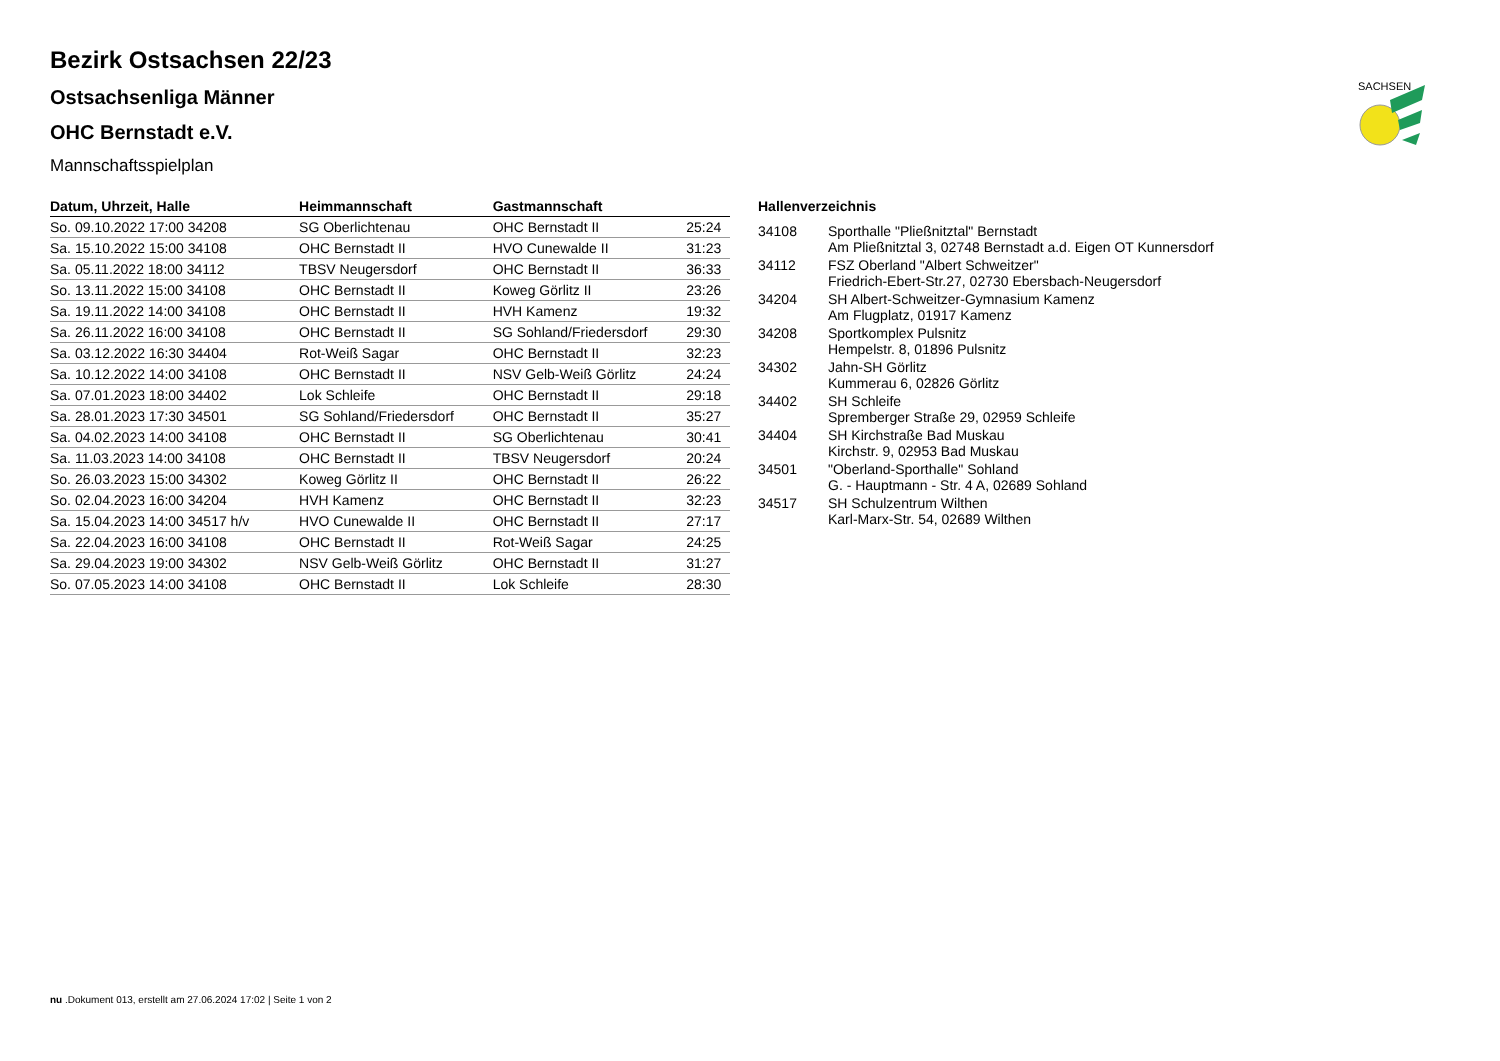SACHSEN
Bezirk Ostsachsen 22/23
Ostsachsenliga Männer
OHC Bernstadt e.V.
Mannschaftsspielplan
| Datum, Uhrzeit, Halle | Heimmannschaft | Gastmannschaft | |
| --- | --- | --- | --- |
| So. 09.10.2022 17:00 34208 | SG Oberlichtenau | OHC Bernstadt II | 25:24 |
| Sa. 15.10.2022 15:00 34108 | OHC Bernstadt II | HVO Cunewalde II | 31:23 |
| Sa. 05.11.2022 18:00 34112 | TBSV Neugersdorf | OHC Bernstadt II | 36:33 |
| So. 13.11.2022 15:00 34108 | OHC Bernstadt II | Koweg Görlitz II | 23:26 |
| Sa. 19.11.2022 14:00 34108 | OHC Bernstadt II | HVH Kamenz | 19:32 |
| Sa. 26.11.2022 16:00 34108 | OHC Bernstadt II | SG Sohland/Friedersdorf | 29:30 |
| Sa. 03.12.2022 16:30 34404 | Rot-Weiß Sagar | OHC Bernstadt II | 32:23 |
| Sa. 10.12.2022 14:00 34108 | OHC Bernstadt II | NSV Gelb-Weiß Görlitz | 24:24 |
| Sa. 07.01.2023 18:00 34402 | Lok Schleife | OHC Bernstadt II | 29:18 |
| Sa. 28.01.2023 17:30 34501 | SG Sohland/Friedersdorf | OHC Bernstadt II | 35:27 |
| Sa. 04.02.2023 14:00 34108 | OHC Bernstadt II | SG Oberlichtenau | 30:41 |
| Sa. 11.03.2023 14:00 34108 | OHC Bernstadt II | TBSV Neugersdorf | 20:24 |
| So. 26.03.2023 15:00 34302 | Koweg Görlitz II | OHC Bernstadt II | 26:22 |
| So. 02.04.2023 16:00 34204 | HVH Kamenz | OHC Bernstadt II | 32:23 |
| Sa. 15.04.2023 14:00 34517 h/v | HVO Cunewalde II | OHC Bernstadt II | 27:17 |
| Sa. 22.04.2023 16:00 34108 | OHC Bernstadt II | Rot-Weiß Sagar | 24:25 |
| Sa. 29.04.2023 19:00 34302 | NSV Gelb-Weiß Görlitz | OHC Bernstadt II | 31:27 |
| So. 07.05.2023 14:00 34108 | OHC Bernstadt II | Lok Schleife | 28:30 |
Hallenverzeichnis
| 34108 | Sporthalle "Pließnitztal" Bernstadt Am Pließnitztal 3, 02748 Bernstadt a.d. Eigen OT Kunnersdorf |
| 34112 | FSZ Oberland "Albert Schweitzer" Friedrich-Ebert-Str.27, 02730 Ebersbach-Neugersdorf |
| 34204 | SH Albert-Schweitzer-Gymnasium Kamenz Am Flugplatz, 01917 Kamenz |
| 34208 | Sportkomplex Pulsnitz Hempelstr. 8, 01896 Pulsnitz |
| 34302 | Jahn-SH Görlitz Kummerau 6, 02826 Görlitz |
| 34402 | SH Schleife Spremberger Straße 29, 02959 Schleife |
| 34404 | SH Kirchstraße Bad Muskau Kirchstr. 9, 02953 Bad Muskau |
| 34501 | "Oberland-Sporthalle" Sohland G. - Hauptmann - Str. 4 A, 02689 Sohland |
| 34517 | SH Schulzentrum Wilthen Karl-Marx-Str. 54, 02689 Wilthen |
nu .Dokument 013, erstellt am 27.06.2024 17:02 | Seite 1 von 2